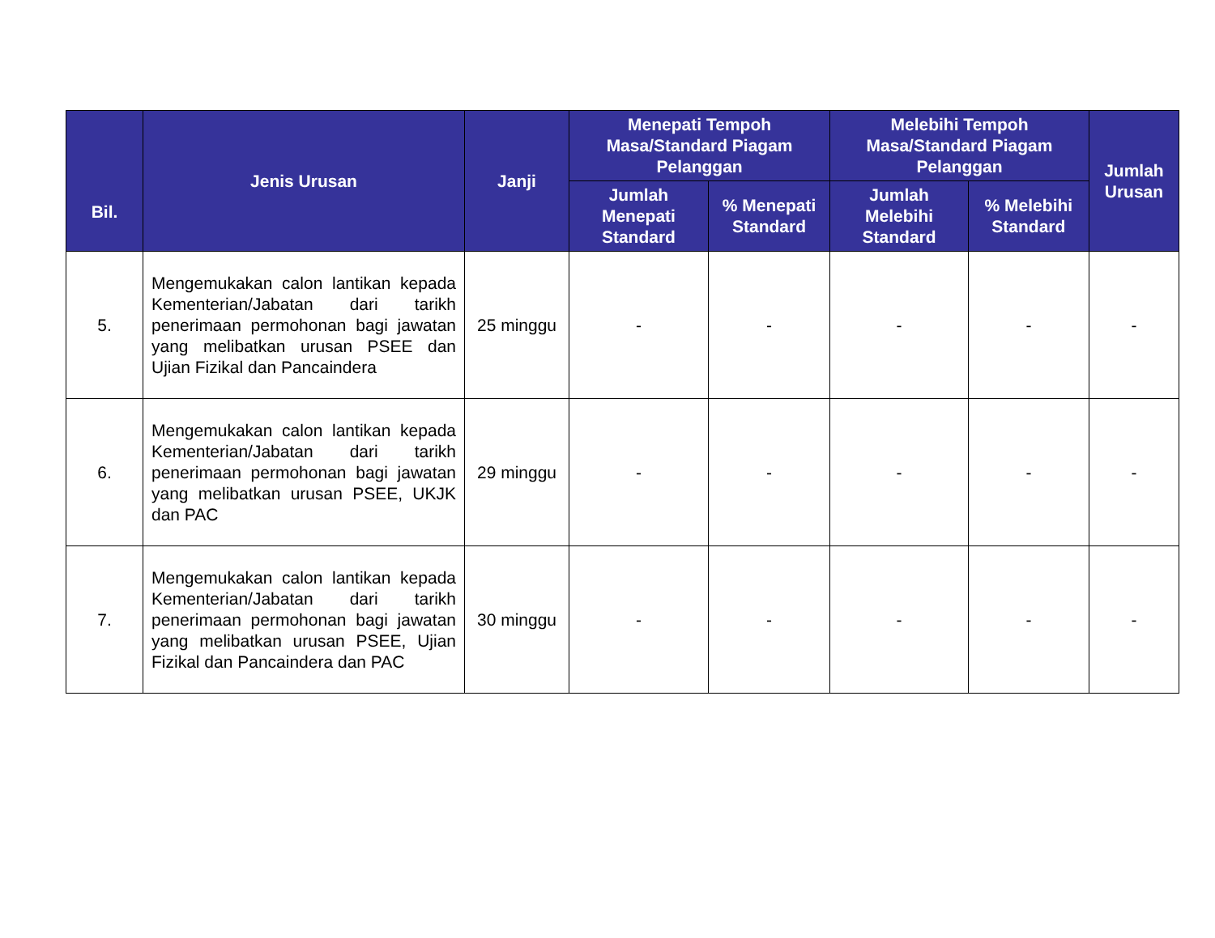| Bil. | Jenis Urusan | Janji | Menepati Tempoh Masa/Standard Piagam Pelanggan | | Melebihi Tempoh Masa/Standard Piagam Pelanggan | | Jumlah Urusan |
| --- | --- | --- | --- | --- | --- | --- | --- |
| | | | Jumlah Menepati Standard | % Menepati Standard | Jumlah Melebihi Standard | % Melebihi Standard | |
| 5. | Mengemukakan calon lantikan kepada Kementerian/Jabatan dari tarikh penerimaan permohonan bagi jawatan yang melibatkan urusan PSEE dan Ujian Fizikal dan Pancaindera | 25 minggu | - | - | - | - | - |
| 6. | Mengemukakan calon lantikan kepada Kementerian/Jabatan dari tarikh penerimaan permohonan bagi jawatan yang melibatkan urusan PSEE, UKJK dan PAC | 29 minggu | - | - | - | - | - |
| 7. | Mengemukakan calon lantikan kepada Kementerian/Jabatan dari tarikh penerimaan permohonan bagi jawatan yang melibatkan urusan PSEE, Ujian Fizikal dan Pancaindera dan PAC | 30 minggu | - | - | - | - | - |